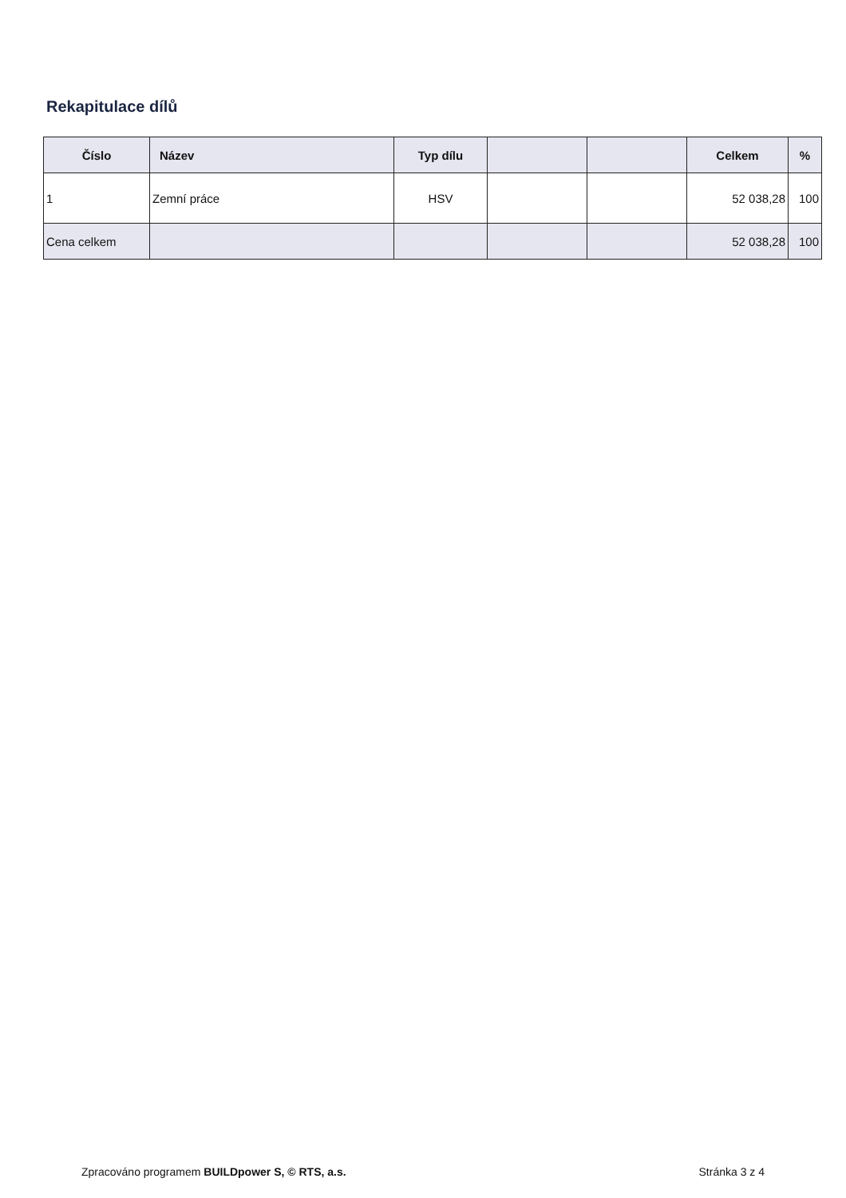Rekapitulace dílů
| Číslo | Název | Typ dílu | | | Celkem | % |
| --- | --- | --- | --- | --- | --- | --- |
| 1 | Zemní práce | HSV | | | 52 038,28 | 100 |
| Cena celkem | | | | | 52 038,28 | 100 |
Zpracováno programem BUILDpower S, © RTS, a.s. Stránka 3 z 4